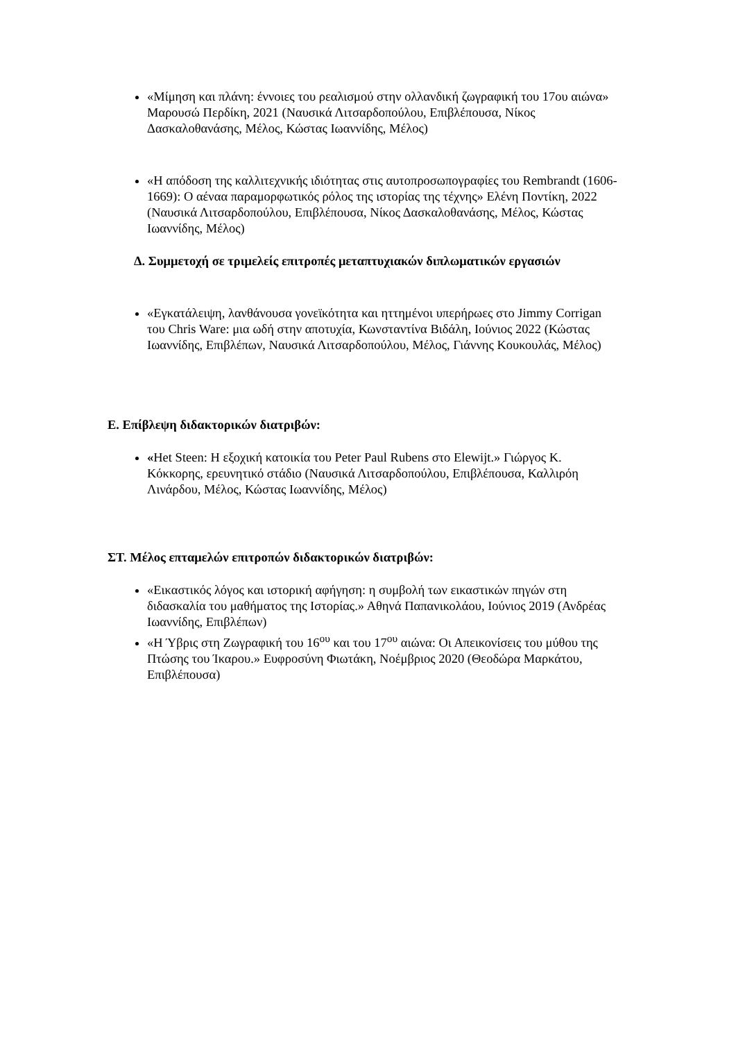«Μίμηση και πλάνη: έννοιες του ρεαλισμού στην ολλανδική ζωγραφική του 17ου αιώνα» Μαρουσώ Περδίκη, 2021 (Ναυσικά Λιτσαρδοπούλου, Επιβλέπουσα, Νίκος Δασκαλοθανάσης, Μέλος, Κώστας Ιωαννίδης, Μέλος)
«Η απόδοση της καλλιτεχνικής ιδιότητας στις αυτοπροσωπογραφίες του Rembrandt (1606-
1669): Ο αέναα παραμορφωτικός ρόλος της ιστορίας της τέχνης» Ελένη Ποντίκη, 2022 (Ναυσικά Λιτσαρδοπούλου, Επιβλέπουσα, Νίκος Δασκαλοθανάσης, Μέλος, Κώστας Ιωαννίδης, Μέλος)
Δ. Συμμετοχή σε τριμελείς επιτροπές μεταπτυχιακών διπλωματικών εργασιών
«Εγκατάλειψη, λανθάνουσα γονεϊκότητα και ηττημένοι υπερήρωες στο Jimmy Corrigan του Chris Ware: μια ωδή στην αποτυχία, Κωνσταντίνα Βιδάλη, Ιούνιος 2022 (Κώστας Ιωαννίδης, Επιβλέπων, Ναυσικά Λιτσαρδοπούλου, Μέλος, Γιάννης Κουκουλάς, Μέλος)
Ε. Επίβλεψη διδακτορικών διατριβών:
«Het Steen: Η εξοχική κατοικία του Peter Paul Rubens στο Elewijt.» Γιώργος Κ. Κόκκορης, ερευνητικό στάδιο (Ναυσικά Λιτσαρδοπούλου, Επιβλέπουσα, Καλλιρόη Λινάρδου, Μέλος, Κώστας Ιωαννίδης, Μέλος)
ΣΤ. Μέλος επταμελών επιτροπών διδακτορικών διατριβών:
«Εικαστικός λόγος και ιστορική αφήγηση: η συμβολή των εικαστικών πηγών στη διδασκαλία του μαθήματος της Ιστορίας.» Αθηνά Παπανικολάου, Ιούνιος 2019 (Ανδρέας Ιωαννίδης, Επιβλέπων)
«Η Ύβρις στη Ζωγραφική του 16<sup>ου</sup> και του 17<sup>ου</sup> αιώνα: Οι Απεικονίσεις του μύθου της Πτώσης του Ίκαρου.» Ευφροσύνη Φιωτάκη, Νοέμβριος 2020 (Θεοδώρα Μαρκάτου, Επιβλέπουσα)